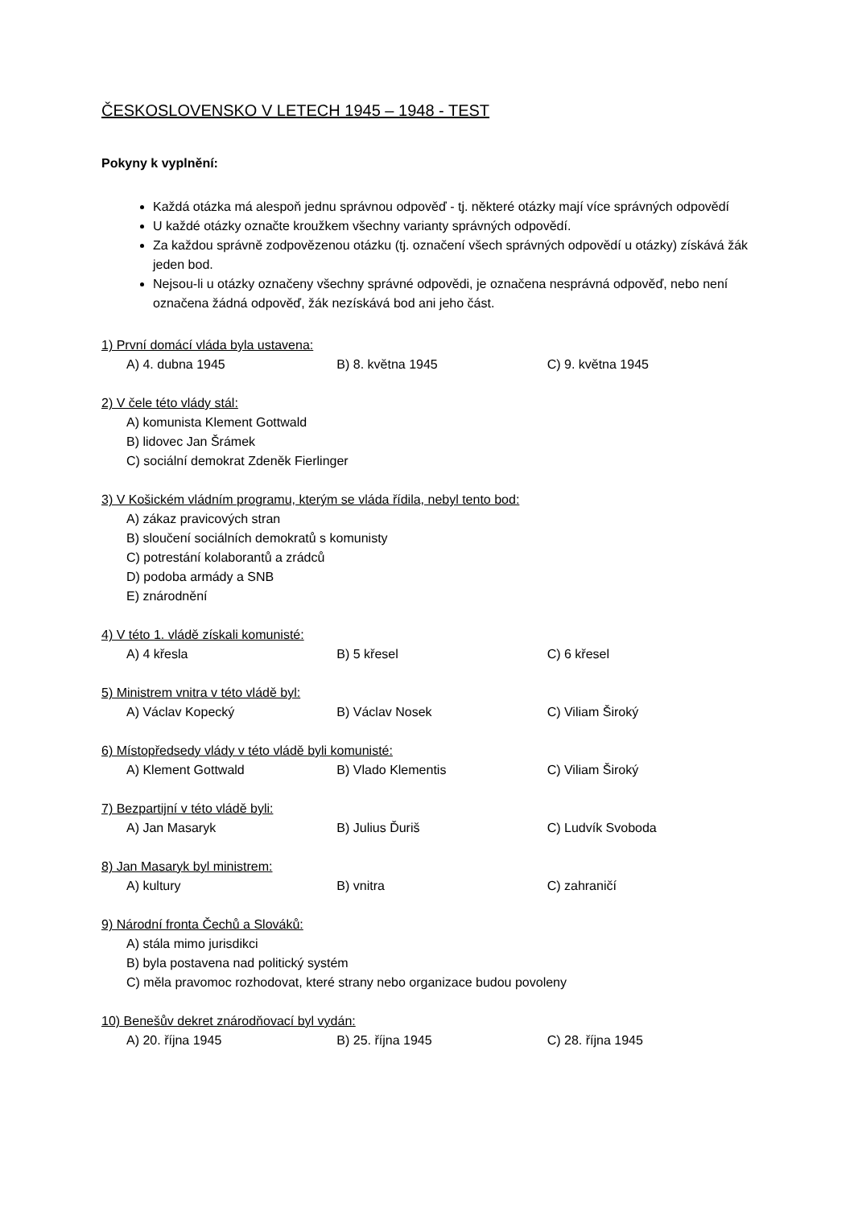ČESKOSLOVENSKO V LETECH 1945 – 1948 - TEST
Pokyny k vyplnění:
Každá otázka má alespoň jednu správnou odpověď - tj. některé otázky mají více správných odpovědí
U každé otázky označte kroužkem všechny varianty správných odpovědí.
Za každou správně zodpovězenou otázku (tj. označení všech správných odpovědí u otázky) získává žák jeden bod.
Nejsou-li u otázky označeny všechny správné odpovědi, je označena nesprávná odpověď, nebo není označena žádná odpověď, žák nezískává bod ani jeho část.
1) První domácí vláda byla ustavena:
A) 4. dubna 1945 B) 8. května 1945 C) 9. května 1945
2) V čele této vlády stál:
A) komunista Klement Gottwald
B) lidovec Jan Šrámek
C) sociální demokrat Zdeněk Fierlinger
3) V Košickém vládním programu, kterým se vláda řídila, nebyl tento bod:
A) zákaz pravicových stran
B) sloučení sociálních demokratů s komunisty
C) potrestání kolaborantů a zrádců
D) podoba armády a SNB
E) znárodnění
4) V této 1. vládě získali komunisté:
A) 4 křesla B) 5 křesel C) 6 křesel
5) Ministrem vnitra v této vládě byl:
A) Václav Kopecký B) Václav Nosek C) Viliam Široký
6) Místopředsedy vlády v této vládě byli komunisté:
A) Klement Gottwald B) Vlado Klementis C) Viliam Široký
7) Bezpartijní v této vládě byli:
A) Jan Masaryk B) Julius Ďuriš C) Ludvík Svoboda
8) Jan Masaryk byl ministrem:
A) kultury B) vnitra C) zahraničí
9) Národní fronta Čechů a Slováků:
A) stála mimo jurisdikci
B) byla postavena nad politický systém
C) měla pravomoc rozhodovat, které strany nebo organizace budou povoleny
10) Benešův dekret znárodňovací byl vydán:
A) 20. října 1945 B) 25. října 1945 C) 28. října 1945